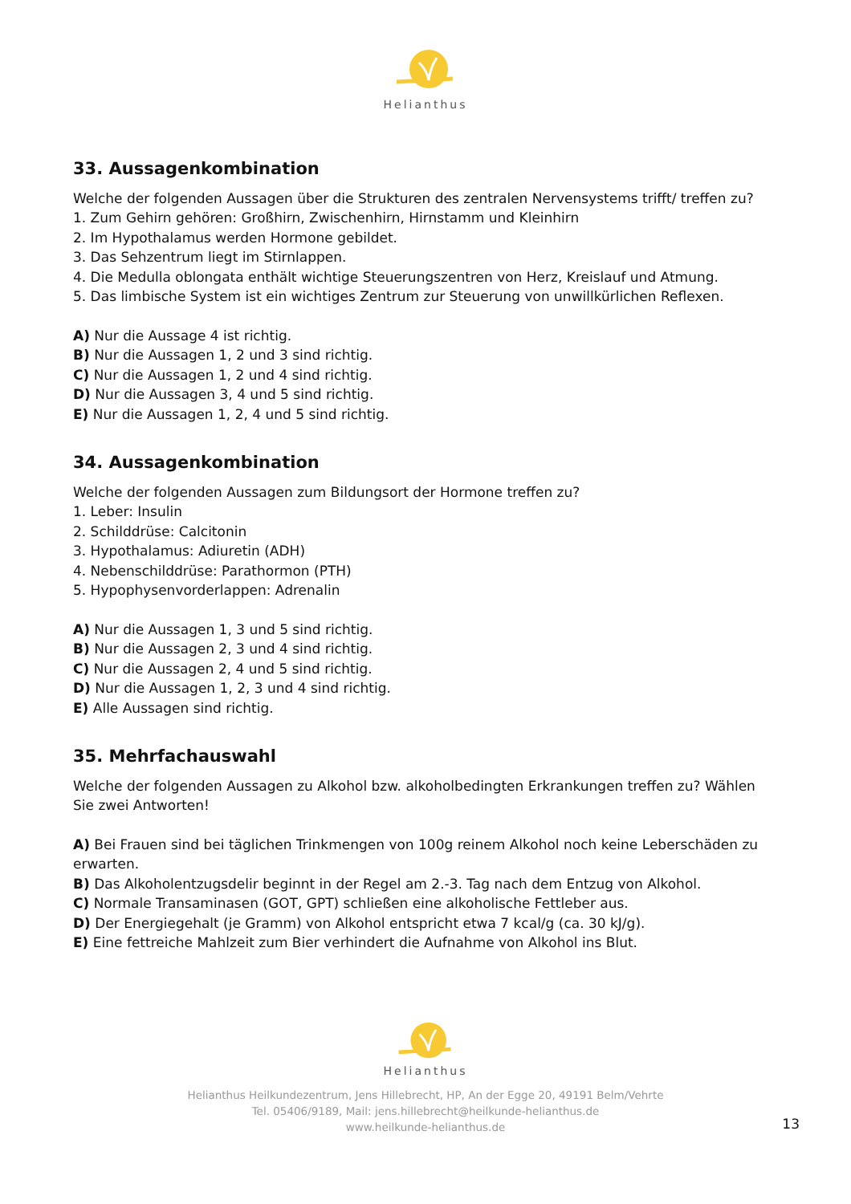Helianthus
33. Aussagenkombination
Welche der folgenden Aussagen über die Strukturen des zentralen Nervensystems trifft/ treffen zu?
1. Zum Gehirn gehören: Großhirn, Zwischenhirn, Hirnstamm und Kleinhirn
2. Im Hypothalamus werden Hormone gebildet.
3. Das Sehzentrum liegt im Stirnlappen.
4. Die Medulla oblongata enthält wichtige Steuerungszentren von Herz, Kreislauf und Atmung.
5. Das limbische System ist ein wichtiges Zentrum zur Steuerung von unwillkürlichen Reflexen.
A) Nur die Aussage 4 ist richtig.
B) Nur die Aussagen 1, 2 und 3 sind richtig.
C) Nur die Aussagen 1, 2 und 4 sind richtig.
D) Nur die Aussagen 3, 4 und 5 sind richtig.
E) Nur die Aussagen 1, 2, 4 und 5 sind richtig.
34. Aussagenkombination
Welche der folgenden Aussagen zum Bildungsort der Hormone treffen zu?
1. Leber: Insulin
2. Schilddrüse: Calcitonin
3. Hypothalamus: Adiuretin (ADH)
4. Nebenschilddrüse: Parathormon (PTH)
5. Hypophysenvorderlappen: Adrenalin
A) Nur die Aussagen 1, 3 und 5 sind richtig.
B) Nur die Aussagen 2, 3 und 4 sind richtig.
C) Nur die Aussagen 2, 4 und 5 sind richtig.
D) Nur die Aussagen 1, 2, 3 und 4 sind richtig.
E) Alle Aussagen sind richtig.
35. Mehrfachauswahl
Welche der folgenden Aussagen zu Alkohol bzw. alkoholbedingten Erkrankungen treffen zu? Wählen Sie zwei Antworten!
A) Bei Frauen sind bei täglichen Trinkmengen von 100g reinem Alkohol noch keine Leberschäden zu erwarten.
B) Das Alkoholentzugsdelir beginnt in der Regel am 2.-3. Tag nach dem Entzug von Alkohol.
C) Normale Transaminasen (GOT, GPT) schließen eine alkoholische Fettleber aus.
D) Der Energiegehalt (je Gramm) von Alkohol entspricht etwa 7 kcal/g (ca. 30 kJ/g).
E) Eine fettreiche Mahlzeit zum Bier verhindert die Aufnahme von Alkohol ins Blut.
Helianthus
Helianthus Heilkundezentrum, Jens Hillebrecht, HP, An der Egge 20, 49191 Belm/Vehrte
Tel. 05406/9189, Mail: jens.hillebrecht@heilkunde-helianthus.de
www.heilkunde-helianthus.de
13